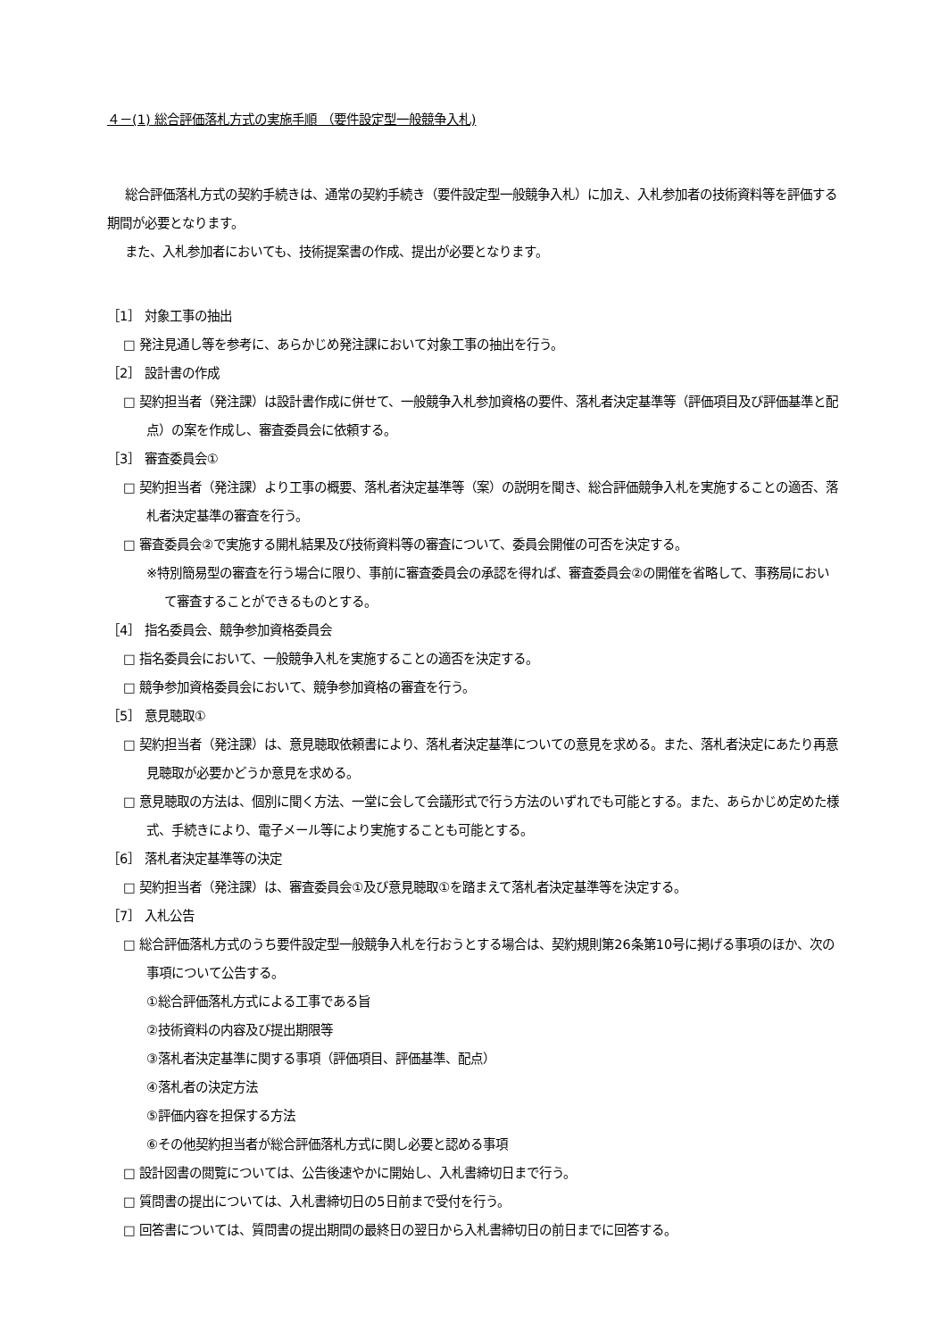４－(1) 総合評価落札方式の実施手順 （要件設定型一般競争入札)
総合評価落札方式の契約手続きは、通常の契約手続き（要件設定型一般競争入札）に加え、入札参加者の技術資料等を評価する期間が必要となります。
また、入札参加者においても、技術提案書の作成、提出が必要となります。
［1］ 対象工事の抽出
□ 発注見通し等を参考に、あらかじめ発注課において対象工事の抽出を行う。
［2］ 設計書の作成
□ 契約担当者（発注課）は設計書作成に併せて、一般競争入札参加資格の要件、落札者決定基準等（評価項目及び評価基準と配点）の案を作成し、審査委員会に依頼する。
［3］ 審査委員会①
□ 契約担当者（発注課）より工事の概要、落札者決定基準等（案）の説明を聞き、総合評価競争入札を実施することの適否、落札者決定基準の審査を行う。
□ 審査委員会②で実施する開札結果及び技術資料等の審査について、委員会開催の可否を決定する。
※特別簡易型の審査を行う場合に限り、事前に審査委員会の承認を得れば、審査委員会②の開催を省略して、事務局において審査することができるものとする。
［4］ 指名委員会、競争参加資格委員会
□ 指名委員会において、一般競争入札を実施することの適否を決定する。
□ 競争参加資格委員会において、競争参加資格の審査を行う。
［5］ 意見聴取①
□ 契約担当者（発注課）は、意見聴取依頼書により、落札者決定基準についての意見を求める。また、落札者決定にあたり再意見聴取が必要かどうか意見を求める。
□ 意見聴取の方法は、個別に聞く方法、一堂に会して会議形式で行う方法のいずれでも可能とする。また、あらかじめ定めた様式、手続きにより、電子メール等により実施することも可能とする。
［6］ 落札者決定基準等の決定
□ 契約担当者（発注課）は、審査委員会①及び意見聴取①を踏まえて落札者決定基準等を決定する。
［7］ 入札公告
□ 総合評価落札方式のうち要件設定型一般競争入札を行おうとする場合は、契約規則第26条第10号に掲げる事項のほか、次の事項について公告する。
①総合評価落札方式による工事である旨
②技術資料の内容及び提出期限等
③落札者決定基準に関する事項（評価項目、評価基準、配点）
④落札者の決定方法
⑤評価内容を担保する方法
⑥その他契約担当者が総合評価落札方式に関し必要と認める事項
□ 設計図書の閲覧については、公告後速やかに開始し、入札書締切日まで行う。
□ 質問書の提出については、入札書締切日の5日前まで受付を行う。
□ 回答書については、質問書の提出期間の最終日の翌日から入札書締切日の前日までに回答する。